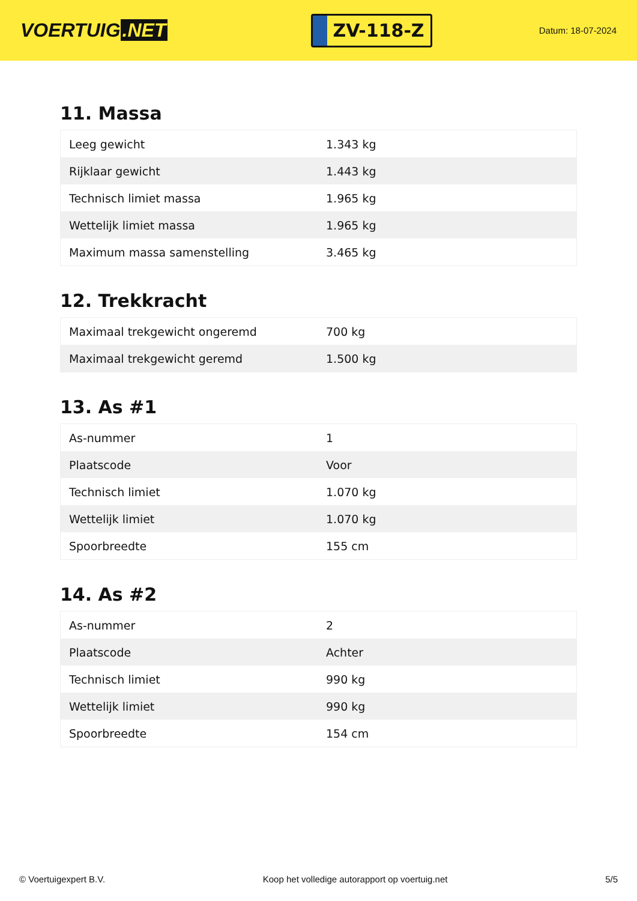VOERTUIG.NET
ZV-118-Z
Datum: 18-07-2024
11. Massa
| Leeg gewicht | 1.343 kg |
| Rijklaar gewicht | 1.443 kg |
| Technisch limiet massa | 1.965 kg |
| Wettelijk limiet massa | 1.965 kg |
| Maximum massa samenstelling | 3.465 kg |
12. Trekkracht
| Maximaal trekgewicht ongeremd | 700 kg |
| Maximaal trekgewicht geremd | 1.500 kg |
13. As #1
| As-nummer | 1 |
| Plaatscode | Voor |
| Technisch limiet | 1.070 kg |
| Wettelijk limiet | 1.070 kg |
| Spoorbreedte | 155 cm |
14. As #2
| As-nummer | 2 |
| Plaatscode | Achter |
| Technisch limiet | 990 kg |
| Wettelijk limiet | 990 kg |
| Spoorbreedte | 154 cm |
© Voertuigexpert B.V. Koop het volledige autorapport op voertuig.net 5/5